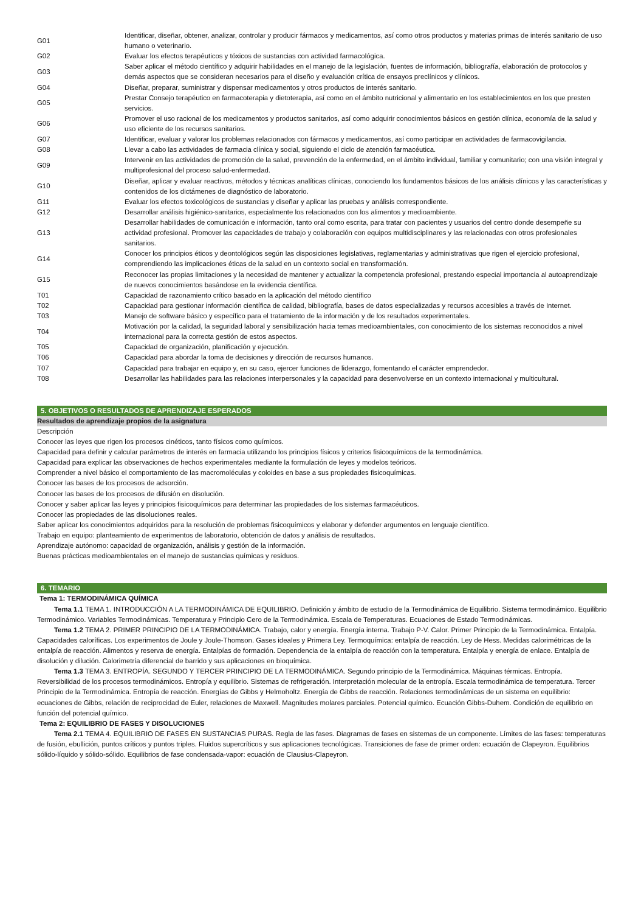| G01 | Identificar, diseñar, obtener, analizar, controlar y producir fármacos y medicamentos, así como otros productos y materias primas de interés sanitario de uso humano o veterinario. |
| G02 | Evaluar los efectos terapéuticos y tóxicos de sustancias con actividad farmacológica. |
| G03 | Saber aplicar el método científico y adquirir habilidades en el manejo de la legislación, fuentes de información, bibliografía, elaboración de protocolos y demás aspectos que se consideran necesarios para el diseño y evaluación crítica de ensayos preclínicos y clínicos. |
| G04 | Diseñar, preparar, suministrar y dispensar medicamentos y otros productos de interés sanitario. |
| G05 | Prestar Consejo terapéutico en farmacoterapia y dietoterapia, así como en el ámbito nutricional y alimentario en los establecimientos en los que presten servicios. |
| G06 | Promover el uso racional de los medicamentos y productos sanitarios, así como adquirir conocimientos básicos en gestión clínica, economía de la salud y uso eficiente de los recursos sanitarios. |
| G07 | Identificar, evaluar y valorar los problemas relacionados con fármacos y medicamentos, así como participar en actividades de farmacovigilancia. |
| G08 | Llevar a cabo las actividades de farmacia clínica y social, siguiendo el ciclo de atención farmacéutica. |
| G09 | Intervenir en las actividades de promoción de la salud, prevención de la enfermedad, en el ámbito individual, familiar y comunitario; con una visión integral y multiprofesional del proceso salud-enfermedad. |
| G10 | Diseñar, aplicar y evaluar reactivos, métodos y técnicas analíticas clínicas, conociendo los fundamentos básicos de los análisis clínicos y las características y contenidos de los dictámenes de diagnóstico de laboratorio. |
| G11 | Evaluar los efectos toxicológicos de sustancias y diseñar y aplicar las pruebas y análisis correspondiente. |
| G12 | Desarrollar análisis higiénico-sanitarios, especialmente los relacionados con los alimentos y medioambiente. |
| G13 | Desarrollar habilidades de comunicación e información, tanto oral como escrita, para tratar con pacientes y usuarios del centro donde desempeñe su actividad profesional. Promover las capacidades de trabajo y colaboración con equipos multidisciplinares y las relacionadas con otros profesionales sanitarios. |
| G14 | Conocer los principios éticos y deontológicos según las disposiciones legislativas, reglamentarias y administrativas que rigen el ejercicio profesional, comprendiendo las implicaciones éticas de la salud en un contexto social en transformación. |
| G15 | Reconocer las propias limitaciones y la necesidad de mantener y actualizar la competencia profesional, prestando especial importancia al autoaprendizaje de nuevos conocimientos basándose en la evidencia científica. |
| T01 | Capacidad de razonamiento crítico basado en la aplicación del método científico |
| T02 | Capacidad para gestionar información científica de calidad, bibliografía, bases de datos especializadas y recursos accesibles a través de Internet. |
| T03 | Manejo de software básico y específico para el tratamiento de la información y de los resultados experimentales. |
| T04 | Motivación por la calidad, la seguridad laboral y sensibilización hacia temas medioambientales, con conocimiento de los sistemas reconocidos a nivel internacional para la correcta gestión de estos aspectos. |
| T05 | Capacidad de organización, planificación y ejecución. |
| T06 | Capacidad para abordar la toma de decisiones y dirección de recursos humanos. |
| T07 | Capacidad para trabajar en equipo y, en su caso, ejercer funciones de liderazgo, fomentando el carácter emprendedor. |
| T08 | Desarrollar las habilidades para las relaciones interpersonales y la capacidad para desenvolverse en un contexto internacional y multicultural. |
5. OBJETIVOS O RESULTADOS DE APRENDIZAJE ESPERADOS
Resultados de aprendizaje propios de la asignatura
Descripción
Conocer las leyes que rigen los procesos cinéticos, tanto físicos como químicos.
Capacidad para definir y calcular parámetros de interés en farmacia utilizando los principios físicos y criterios fisicoquímicos de la termodinámica.
Capacidad para explicar las observaciones de hechos experimentales mediante la formulación de leyes y modelos teóricos.
Comprender a nivel básico el comportamiento de las macromoléculas y coloides en base a sus propiedades fisicoquímicas.
Conocer las bases de los procesos de adsorción.
Conocer las bases de los procesos de difusión en disolución.
Conocer y saber aplicar las leyes y principios fisicoquímicos para determinar las propiedades de los sistemas farmacéuticos.
Conocer las propiedades de las disoluciones reales.
Saber aplicar los conocimientos adquiridos para la resolución de problemas fisicoquímicos y elaborar y defender argumentos en lenguaje científico.
Trabajo en equipo: planteamiento de experimentos de laboratorio, obtención de datos y análisis de resultados.
Aprendizaje autónomo: capacidad de organización, análisis y gestión de la información.
Buenas prácticas medioambientales en el manejo de sustancias químicas y residuos.
6. TEMARIO
Tema 1: TERMODINÁMICA QUÍMICA
Tema 1.1 TEMA 1. INTRODUCCIÓN A LA TERMODINÁMICA DE EQUILIBRIO. Definición y ámbito de estudio de la Termodinámica de Equilibrio. Sistema termodinámico. Equilibrio Termodinámico. Variables Termodinámicas. Temperatura y Principio Cero de la Termodinámica. Escala de Temperaturas. Ecuaciones de Estado Termodinámicas.
Tema 1.2 TEMA 2. PRIMER PRINCIPIO DE LA TERMODINÁMICA. Trabajo, calor y energía. Energía interna. Trabajo P-V. Calor. Primer Principio de la Termodinámica. Entalpía. Capacidades caloríficas. Los experimentos de Joule y Joule-Thomson. Gases ideales y Primera Ley. Termoquímica: entalpía de reacción. Ley de Hess. Medidas calorimétricas de la entalpía de reacción. Alimentos y reserva de energía. Entalpías de formación. Dependencia de la entalpía de reacción con la temperatura. Entalpía y energía de enlace. Entalpía de disolución y dilución. Calorimetría diferencial de barrido y sus aplicaciones en bioquímica.
Tema 1.3 TEMA 3. ENTROPÍA. SEGUNDO Y TERCER PRINCIPIO DE LA TERMODINÁMICA. Segundo principio de la Termodinámica. Máquinas térmicas. Entropía. Reversibilidad de los procesos termodinámicos. Entropía y equilibrio. Sistemas de refrigeración. Interpretación molecular de la entropía. Escala termodinámica de temperatura. Tercer Principio de la Termodinámica. Entropía de reacción. Energías de Gibbs y Helmoholtz. Energía de Gibbs de reacción. Relaciones termodinámicas de un sistema en equilibrio: ecuaciones de Gibbs, relación de reciprocidad de Euler, relaciones de Maxwell. Magnitudes molares parciales. Potencial químico. Ecuación Gibbs-Duhem. Condición de equilibrio en función del potencial químico.
Tema 2: EQUILIBRIO DE FASES Y DISOLUCIONES
Tema 2.1 TEMA 4. EQUILIBRIO DE FASES EN SUSTANCIAS PURAS. Regla de las fases. Diagramas de fases en sistemas de un componente. Límites de las fases: temperaturas de fusión, ebullición, puntos críticos y puntos triples. Fluidos supercríticos y sus aplicaciones tecnológicas. Transiciones de fase de primer orden: ecuación de Clapeyron. Equilibrios sólido-líquido y sólido-sólido. Equilibrios de fase condensada-vapor: ecuación de Clausius-Clapeyron.